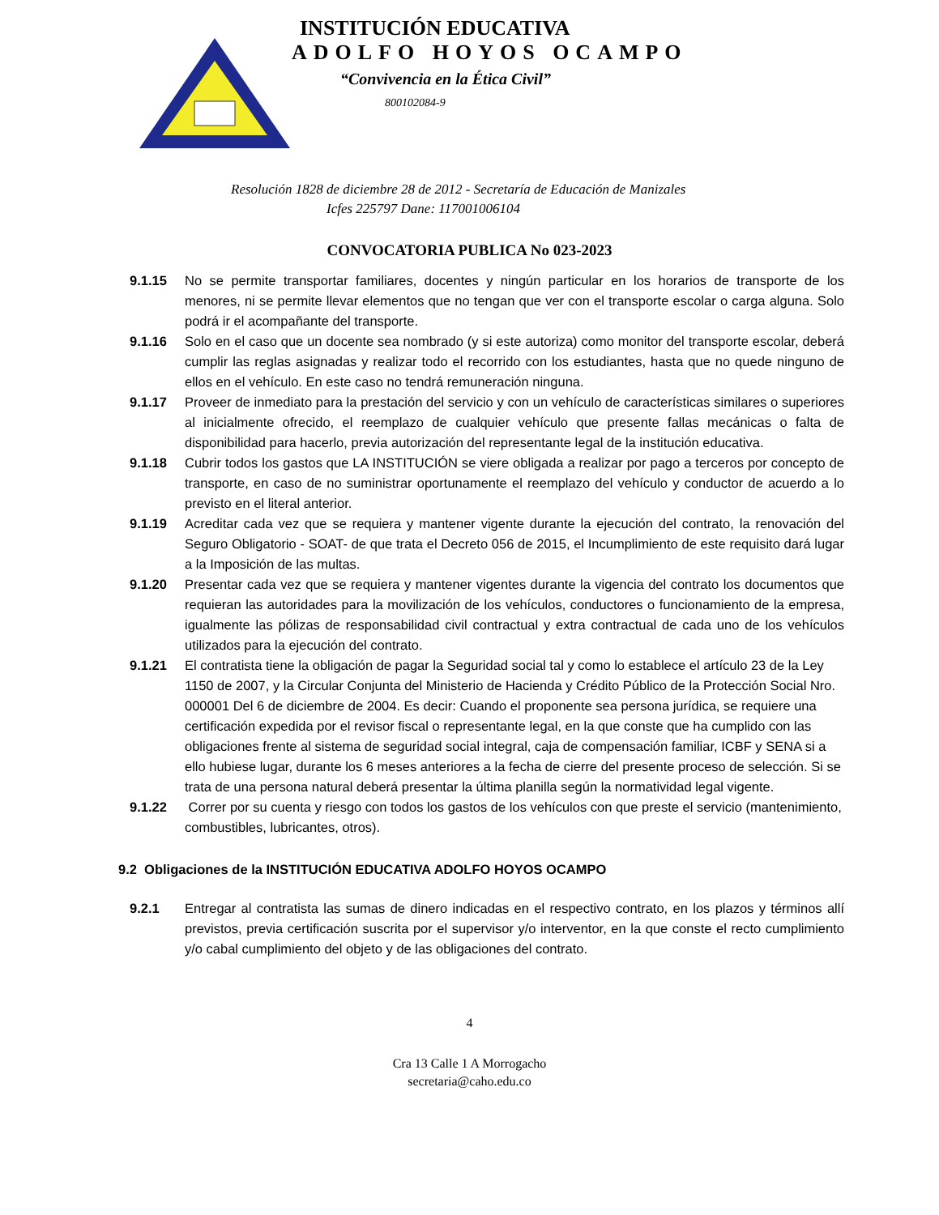INSTITUCIÓN EDUCATIVA
ADOLFO HOYOS OCAMPO
“Convivencia en la Ética Civil”
800102084-9
Resolución 1828 de diciembre 28 de 2012 - Secretaría de Educación de Manizales
Icfes 225797 Dane: 117001006104
CONVOCATORIA PUBLICA No 023-2023
9.1.15 No se permite transportar familiares, docentes y ningún particular en los horarios de transporte de los menores, ni se permite llevar elementos que no tengan que ver con el transporte escolar o carga alguna. Solo podrá ir el acompañante del transporte.
9.1.16 Solo en el caso que un docente sea nombrado (y si este autoriza) como monitor del transporte escolar, deberá cumplir las reglas asignadas y realizar todo el recorrido con los estudiantes, hasta que no quede ninguno de ellos en el vehículo. En este caso no tendrá remuneración ninguna.
9.1.17 Proveer de inmediato para la prestación del servicio y con un vehículo de características similares o superiores al inicialmente ofrecido, el reemplazo de cualquier vehículo que presente fallas mecánicas o falta de disponibilidad para hacerlo, previa autorización del representante legal de la institución educativa.
9.1.18 Cubrir todos los gastos que LA INSTITUCIÓN se viere obligada a realizar por pago a terceros por concepto de transporte, en caso de no suministrar oportunamente el reemplazo del vehículo y conductor de acuerdo a lo previsto en el literal anterior.
9.1.19 Acreditar cada vez que se requiera y mantener vigente durante la ejecución del contrato, la renovación del Seguro Obligatorio - SOAT- de que trata el Decreto 056 de 2015, el Incumplimiento de este requisito dará lugar a la Imposición de las multas.
9.1.20 Presentar cada vez que se requiera y mantener vigentes durante la vigencia del contrato los documentos que requieran las autoridades para la movilización de los vehículos, conductores o funcionamiento de la empresa, igualmente las pólizas de responsabilidad civil contractual y extra contractual de cada uno de los vehículos utilizados para la ejecución del contrato.
9.1.21 El contratista tiene la obligación de pagar la Seguridad social tal y como lo establece el artículo 23 de la Ley 1150 de 2007, y la Circular Conjunta del Ministerio de Hacienda y Crédito Público de la Protección Social Nro. 000001 Del 6 de diciembre de 2004. Es decir: Cuando el proponente sea persona jurídica, se requiere una certificación expedida por el revisor fiscal o representante legal, en la que conste que ha cumplido con las obligaciones frente al sistema de seguridad social integral, caja de compensación familiar, ICBF y SENA si a ello hubiese lugar, durante los 6 meses anteriores a la fecha de cierre del presente proceso de selección. Si se trata de una persona natural deberá presentar la última planilla según la normatividad legal vigente.
9.1.22 Correr por su cuenta y riesgo con todos los gastos de los vehículos con que preste el servicio (mantenimiento, combustibles, lubricantes, otros).
9.2 Obligaciones de la INSTITUCIÓN EDUCATIVA ADOLFO HOYOS OCAMPO
9.2.1 Entregar al contratista las sumas de dinero indicadas en el respectivo contrato, en los plazos y términos allí previstos, previa certificación suscrita por el supervisor y/o interventor, en la que conste el recto cumplimiento y/o cabal cumplimiento del objeto y de las obligaciones del contrato.
4
Cra 13 Calle 1 A Morrogacho
secretaria@caho.edu.co